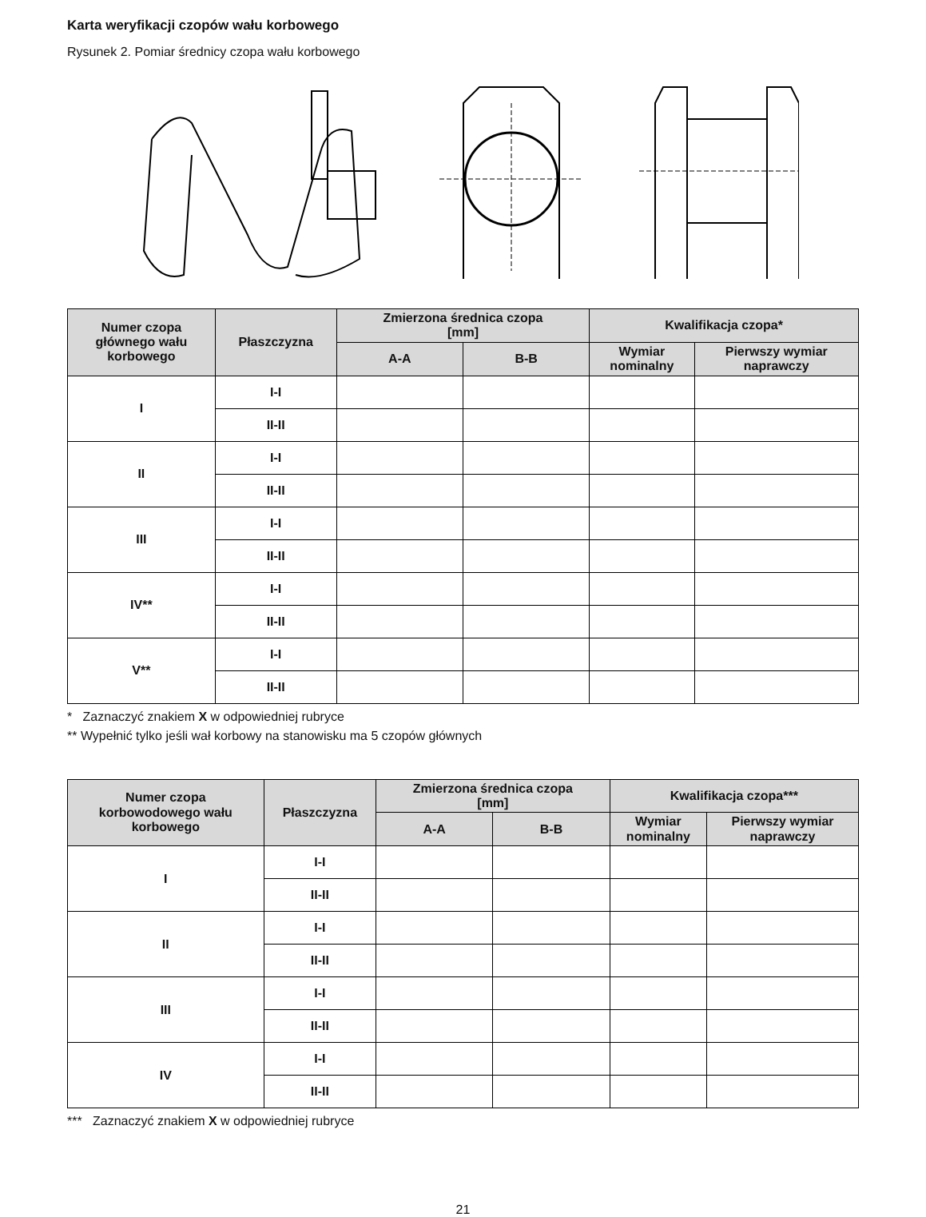Karta weryfikacji czopów wału korbowego
Rysunek 2. Pomiar średnicy czopa wału korbowego
| Numer czopa głównego wału korbowego | Płaszczyzna | Zmierzona średnica czopa [mm] | | Kwalifikacja czopa* | |
| --- | --- | --- | --- | --- | --- |
| | | A-A | B-B | Wymiar nominalny | Pierwszy wymiar naprawczy |
| I | I-I | | | | |
| | II-II | | | | |
| II | I-I | | | | |
| | II-II | | | | |
| III | I-I | | | | |
| | II-II | | | | |
| IV** | I-I | | | | |
| | II-II | | | | |
| V** | I-I | | | | |
| | II-II | | | | |
* Zaznaczyć znakiem X w odpowiedniej rubryce
** Wypełnić tylko jeśli wał korbowy na stanowisku ma 5 czopów głównych
| Numer czopa korbowodowego wału korbowego | Płaszczyzna | Zmierzona średnica czopa [mm] | | Kwalifikacja czopa*** | |
| --- | --- | --- | --- | --- | --- |
| | | A-A | B-B | Wymiar nominalny | Pierwszy wymiar naprawczy |
| I | I-I | | | | |
| | II-II | | | | |
| II | I-I | | | | |
| | II-II | | | | |
| III | I-I | | | | |
| | II-II | | | | |
| IV | I-I | | | | |
| | II-II | | | | |
*** Zaznaczyć znakiem X w odpowiedniej rubryce
21